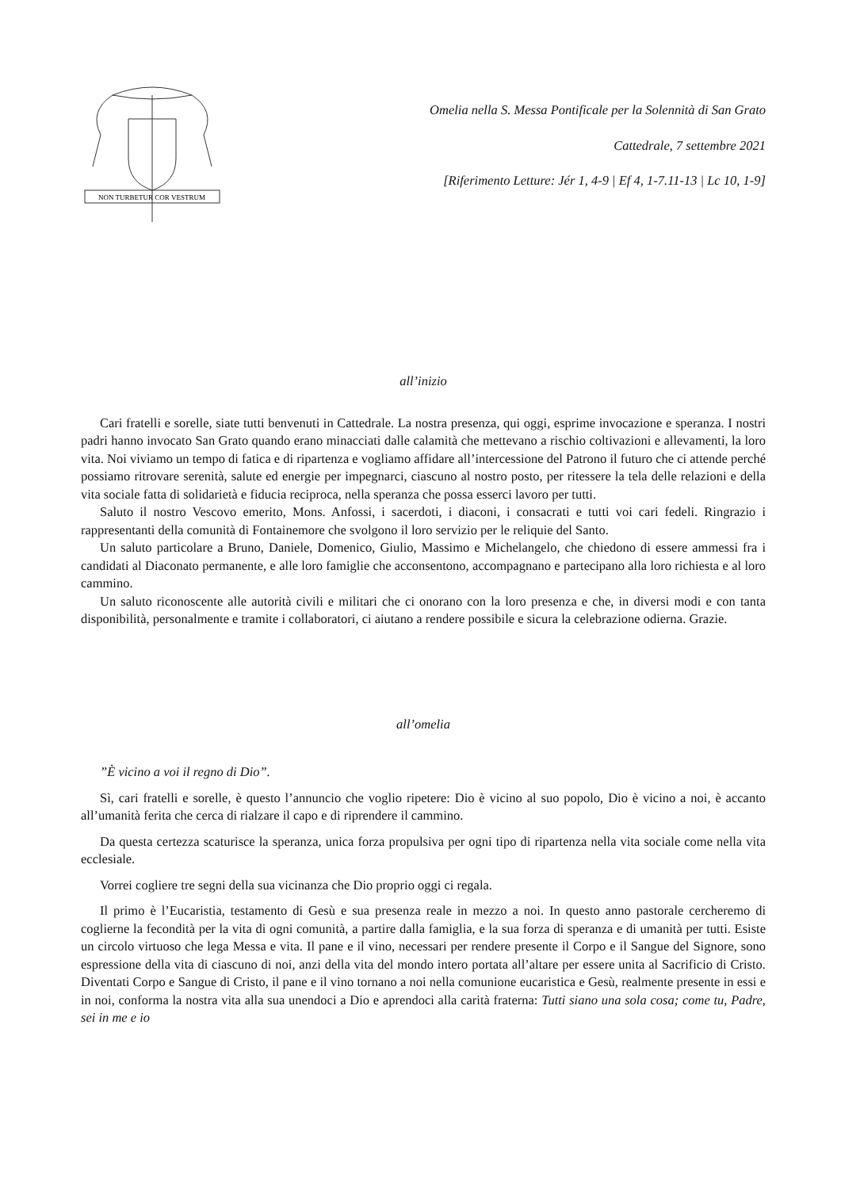NON TURBETUR COR VESTRUM
Omelia nella S. Messa Pontificale per la Solennità di San Grato
Cattedrale, 7 settembre 2021
[Riferimento Letture: Jér 1, 4-9 | Ef 4, 1-7.11-13 | Lc 10, 1-9]
all’inizio
Cari fratelli e sorelle, siate tutti benvenuti in Cattedrale. La nostra presenza, qui oggi, esprime invocazione e speranza. I nostri padri hanno invocato San Grato quando erano minacciati dalle calamità che mettevano a rischio coltivazioni e allevamenti, la loro vita. Noi viviamo un tempo di fatica e di ripartenza e vogliamo affidare all’intercessione del Patrono il futuro che ci attende perché possiamo ritrovare serenità, salute ed energie per impegnarci, ciascuno al nostro posto, per ritessere la tela delle relazioni e della vita sociale fatta di solidarietà e fiducia reciproca, nella speranza che possa esserci lavoro per tutti.
Saluto il nostro Vescovo emerito, Mons. Anfossi, i sacerdoti, i diaconi, i consacrati e tutti voi cari fedeli. Ringrazio i rappresentanti della comunità di Fontainemore che svolgono il loro servizio per le reliquie del Santo.
Un saluto particolare a Bruno, Daniele, Domenico, Giulio, Massimo e Michelangelo, che chiedono di essere ammessi fra i candidati al Diaconato permanente, e alle loro famiglie che acconsentono, accompagnano e partecipano alla loro richiesta e al loro cammino.
Un saluto riconoscente alle autorità civili e militari che ci onorano con la loro presenza e che, in diversi modi e con tanta disponibilità, personalmente e tramite i collaboratori, ci aiutano a rendere possibile e sicura la celebrazione odierna. Grazie.
all’omelia
”È vicino a voi il regno di Dio”.
Sì, cari fratelli e sorelle, è questo l’annuncio che voglio ripetere: Dio è vicino al suo popolo, Dio è vicino a noi, è accanto all’umanità ferita che cerca di rialzare il capo e di riprendere il cammino.
Da questa certezza scaturisce la speranza, unica forza propulsiva per ogni tipo di ripartenza nella vita sociale come nella vita ecclesiale.
Vorrei cogliere tre segni della sua vicinanza che Dio proprio oggi ci regala.
Il primo è l’Eucaristia, testamento di Gesù e sua presenza reale in mezzo a noi. In questo anno pastorale cercheremo di coglierne la fecondità per la vita di ogni comunità, a partire dalla famiglia, e la sua forza di speranza e di umanità per tutti. Esiste un circolo virtuoso che lega Messa e vita. Il pane e il vino, necessari per rendere presente il Corpo e il Sangue del Signore, sono espressione della vita di ciascuno di noi, anzi della vita del mondo intero portata all’altare per essere unita al Sacrificio di Cristo. Diventati Corpo e Sangue di Cristo, il pane e il vino tornano a noi nella comunione eucaristica e Gesù, realmente presente in essi e in noi, conforma la nostra vita alla sua unendoci a Dio e aprendoci alla carità fraterna: Tutti siano una sola cosa; come tu, Padre, sei in me e io